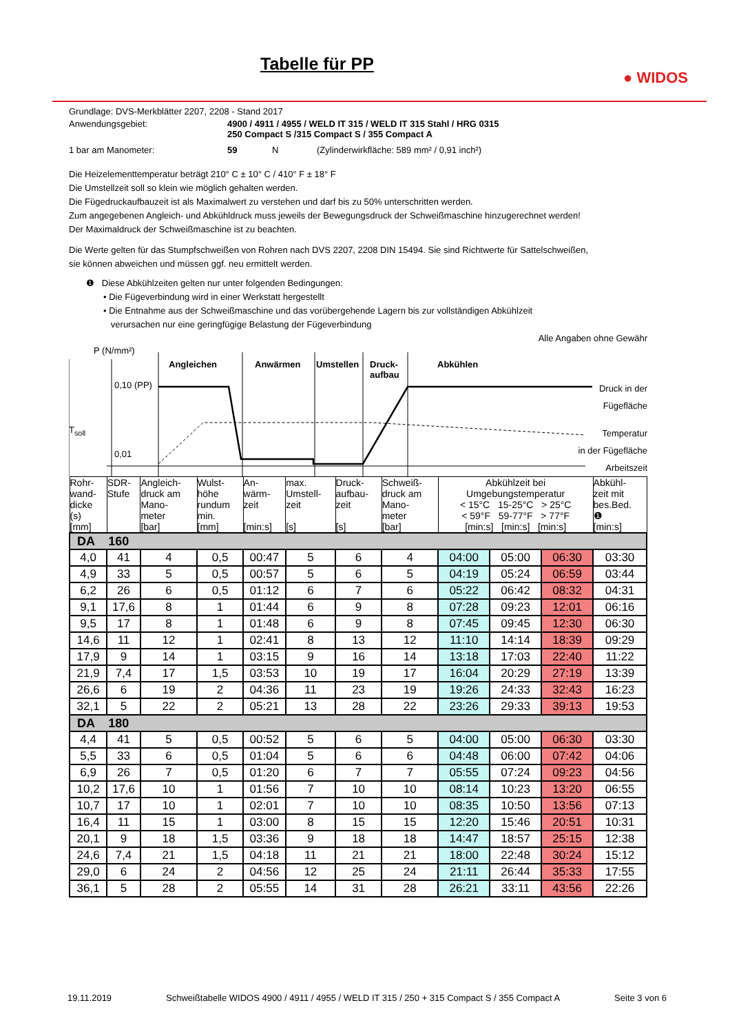Tabelle für PP
● WIDOS
Grundlage: DVS-Merkblätter 2207, 2208 - Stand 2017
Anwendungsgebiet: 4900 / 4911 / 4955 / WELD IT 315 / WELD IT 315 Stahl / HRG 0315
250 Compact S /315 Compact S / 355 Compact A
1 bar am Manometer: 59 N (Zylinderwirkfläche: 589 mm² / 0,91 inch²)
Die Heizelementtemperatur beträgt 210° C ± 10° C / 410° F ± 18° F
Die Umstellzeit soll so klein wie möglich gehalten werden.
Die Fügedruckaufbauzeit ist als Maximalwert zu verstehen und darf bis zu 50% unterschritten werden.
Zum angegebenen Angleich- und Abkühldruck muss jeweils der Bewegungsdruck der Schweißmaschine hinzugerechnet werden!
Der Maximaldruck der Schweißmaschine ist zu beachten.
Die Werte gelten für das Stumpfschweißen von Rohren nach DVS 2207, 2208 DIN 15494. Sie sind Richtwerte für Sattelschweißen,
sie können abweichen und müssen ggf. neu ermittelt werden.
❶ Diese Abkühlzeiten gelten nur unter folgenden Bedingungen:
• Die Fügeverbindung wird in einer Werkstatt hergestellt
• Die Entnahme aus der Schweißmaschine und das vorübergehende Lagern bis zur vollständigen Abkühlzeit
verursachen nur eine geringfügige Belastung der Fügeverbindung
Alle Angaben ohne Gewähr
P (N/mm²)
Angleichen Anwärmen Umstellen
Druck-
aufbau
Abkühlen
0,10 (PP)
T<sub>soll</sub>
0,01
Druck in der
Fügefläche
Temperatur
in der Fügefläche
Arbeitszeit
| Rohr- wand- dicke (s) [mm] | SDR- Stufe | Angleich- druck am Mano- meter [bar] | Wulst- höhe rundum min. [mm] | An- wärm- zeit [min:s] | max. Umstell- zeit [s] | Druck- aufbau- zeit [s] | Schweiß- druck am Mano- meter [bar] | Abkühlzeit bei Umgebungstemperatur < 15°C 15-25°C > 25°C < 59°F 59-77°F > 77°F [min:s] [min:s] [min:s] | | | Abkühl- zeit mit bes.Bed. ❶ [min:s] |
| --- | --- | --- | --- | --- | --- | --- | --- | --- | --- | --- | --- |
| DA 160 | | | | | | | | | | | |
| 4,0 | 41 | 4 | 0,5 | 00:47 | 5 | 6 | 4 | 04:00 | 05:00 | 06:30 | 03:30 |
| 4,9 | 33 | 5 | 0,5 | 00:57 | 5 | 6 | 5 | 04:19 | 05:24 | 06:59 | 03:44 |
| 6,2 | 26 | 6 | 0,5 | 01:12 | 6 | 7 | 6 | 05:22 | 06:42 | 08:32 | 04:31 |
| 9,1 | 17,6 | 8 | 1 | 01:44 | 6 | 9 | 8 | 07:28 | 09:23 | 12:01 | 06:16 |
| 9,5 | 17 | 8 | 1 | 01:48 | 6 | 9 | 8 | 07:45 | 09:45 | 12:30 | 06:30 |
| 14,6 | 11 | 12 | 1 | 02:41 | 8 | 13 | 12 | 11:10 | 14:14 | 18:39 | 09:29 |
| 17,9 | 9 | 14 | 1 | 03:15 | 9 | 16 | 14 | 13:18 | 17:03 | 22:40 | 11:22 |
| 21,9 | 7,4 | 17 | 1,5 | 03:53 | 10 | 19 | 17 | 16:04 | 20:29 | 27:19 | 13:39 |
| 26,6 | 6 | 19 | 2 | 04:36 | 11 | 23 | 19 | 19:26 | 24:33 | 32:43 | 16:23 |
| 32,1 | 5 | 22 | 2 | 05:21 | 13 | 28 | 22 | 23:26 | 29:33 | 39:13 | 19:53 |
| DA 180 | | | | | | | | | | | |
| 4,4 | 41 | 5 | 0,5 | 00:52 | 5 | 6 | 5 | 04:00 | 05:00 | 06:30 | 03:30 |
| 5,5 | 33 | 6 | 0,5 | 01:04 | 5 | 6 | 6 | 04:48 | 06:00 | 07:42 | 04:06 |
| 6,9 | 26 | 7 | 0,5 | 01:20 | 6 | 7 | 7 | 05:55 | 07:24 | 09:23 | 04:56 |
| 10,2 | 17,6 | 10 | 1 | 01:56 | 7 | 10 | 10 | 08:14 | 10:23 | 13:20 | 06:55 |
| 10,7 | 17 | 10 | 1 | 02:01 | 7 | 10 | 10 | 08:35 | 10:50 | 13:56 | 07:13 |
| 16,4 | 11 | 15 | 1 | 03:00 | 8 | 15 | 15 | 12:20 | 15:46 | 20:51 | 10:31 |
| 20,1 | 9 | 18 | 1,5 | 03:36 | 9 | 18 | 18 | 14:47 | 18:57 | 25:15 | 12:38 |
| 24,6 | 7,4 | 21 | 1,5 | 04:18 | 11 | 21 | 21 | 18:00 | 22:48 | 30:24 | 15:12 |
| 29,0 | 6 | 24 | 2 | 04:56 | 12 | 25 | 24 | 21:11 | 26:44 | 35:33 | 17:55 |
| 36,1 | 5 | 28 | 2 | 05:55 | 14 | 31 | 28 | 26:21 | 33:11 | 43:56 | 22:26 |
19.11.2019 Schweißtabelle WIDOS 4900 / 4911 / 4955 / WELD IT 315 / 250 + 315 Compact S / 355 Compact A Seite 3 von 6